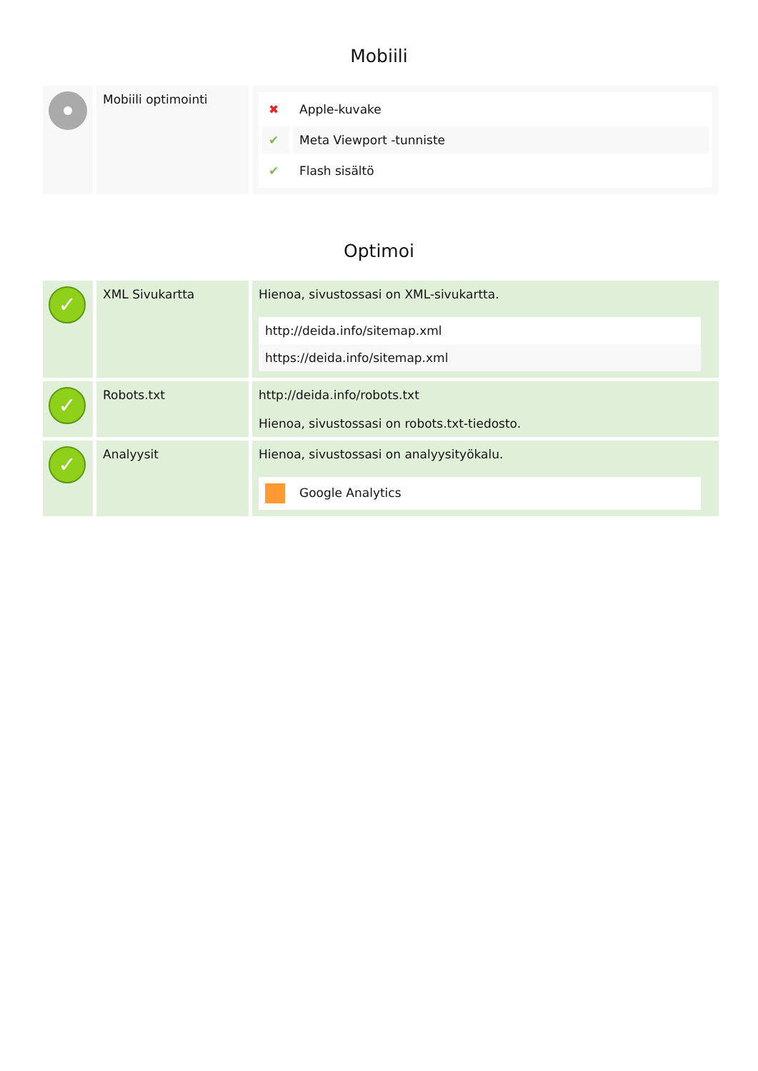Mobiili
| | Mobiili optimointi | / ✖ / Apple-kuvake / / ✔ / Meta Viewport -tunniste / / ✔ / Flash sisältö / |
Optimoi
| ✓ | XML Sivukartta | Hienoa, sivustossasi on XML-sivukartta. http://deida.info/sitemap.xml https://deida.info/sitemap.xml |
| ✓ | Robots.txt | http://deida.info/robots.txt Hienoa, sivustossasi on robots.txt-tiedosto. |
| ✓ | Analyysit | Hienoa, sivustossasi on analyysityökalu. Google Analytics |